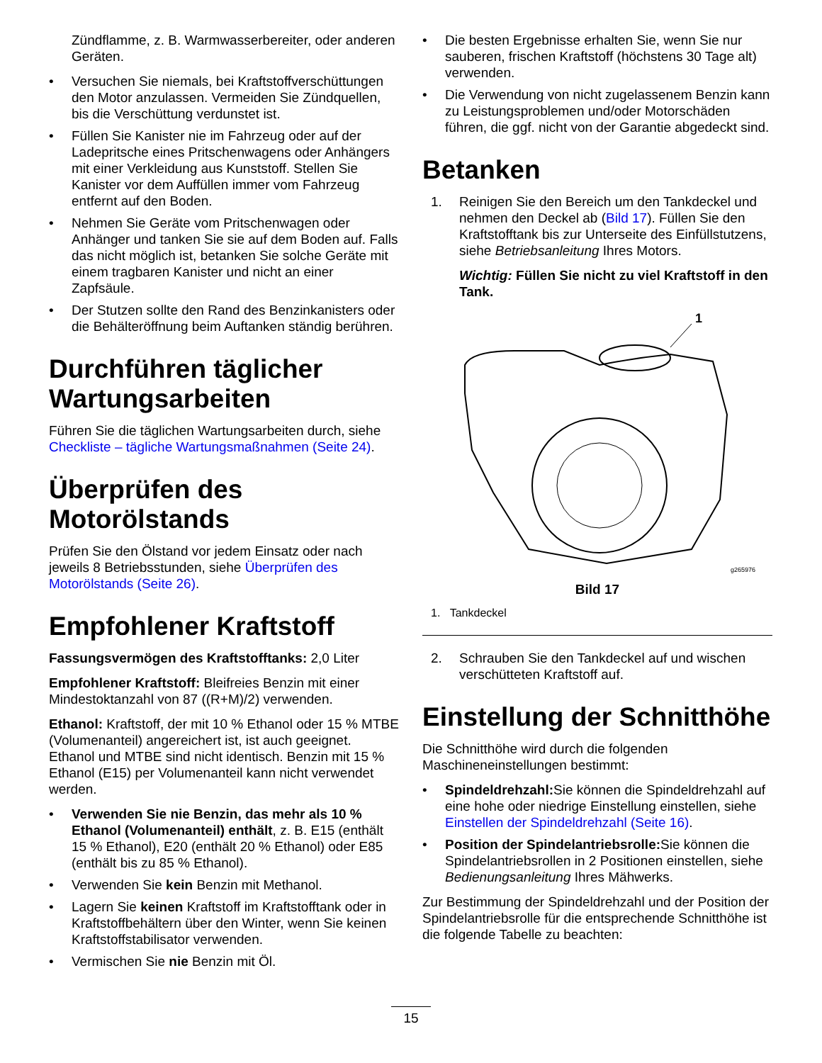Zündflamme, z. B. Warmwasserbereiter, oder anderen Geräten.
• Versuchen Sie niemals, bei Kraftstoffverschüttungen den Motor anzulassen. Vermeiden Sie Zündquellen, bis die Verschüttung verdunstet ist.
• Füllen Sie Kanister nie im Fahrzeug oder auf der Ladepritsche eines Pritschenwagens oder Anhängers mit einer Verkleidung aus Kunststoff. Stellen Sie Kanister vor dem Auffüllen immer vom Fahrzeug entfernt auf den Boden.
• Nehmen Sie Geräte vom Pritschenwagen oder Anhänger und tanken Sie sie auf dem Boden auf. Falls das nicht möglich ist, betanken Sie solche Geräte mit einem tragbaren Kanister und nicht an einer Zapfsäule.
• Der Stutzen sollte den Rand des Benzinkanisters oder die Behälteröffnung beim Auftanken ständig berühren.
Durchführen täglicher Wartungsarbeiten
Führen Sie die täglichen Wartungsarbeiten durch, siehe Checkliste – tägliche Wartungsmaßnahmen (Seite 24).
Überprüfen des Motorölstands
Prüfen Sie den Ölstand vor jedem Einsatz oder nach jeweils 8 Betriebsstunden, siehe Überprüfen des Motorölstands (Seite 26).
Empfohlener Kraftstoff
Fassungsvermögen des Kraftstofftanks: 2,0 Liter
Empfohlener Kraftstoff: Bleifreies Benzin mit einer Mindestoktanzahl von 87 ((R+M)/2) verwenden.
Ethanol: Kraftstoff, der mit 10 % Ethanol oder 15 % MTBE (Volumenanteil) angereichert ist, ist auch geeignet. Ethanol und MTBE sind nicht identisch. Benzin mit 15 % Ethanol (E15) per Volumenanteil kann nicht verwendet werden.
• Verwenden Sie nie Benzin, das mehr als 10 % Ethanol (Volumenanteil) enthält, z. B. E15 (enthält 15 % Ethanol), E20 (enthält 20 % Ethanol) oder E85 (enthält bis zu 85 % Ethanol).
• Verwenden Sie kein Benzin mit Methanol.
• Lagern Sie keinen Kraftstoff im Kraftstofftank oder in Kraftstoffbehältern über den Winter, wenn Sie keinen Kraftstoffstabilisator verwenden.
• Vermischen Sie nie Benzin mit Öl.
• Die besten Ergebnisse erhalten Sie, wenn Sie nur sauberen, frischen Kraftstoff (höchstens 30 Tage alt) verwenden.
• Die Verwendung von nicht zugelassenem Benzin kann zu Leistungsproblemen und/oder Motorschäden führen, die ggf. nicht von der Garantie abgedeckt sind.
Betanken
1. Reinigen Sie den Bereich um den Tankdeckel und nehmen den Deckel ab (Bild 17). Füllen Sie den Kraftstofftank bis zur Unterseite des Einfüllstutzens, siehe Betriebsanleitung Ihres Motors.
Wichtig: Füllen Sie nicht zu viel Kraftstoff in den Tank.
1
g265976
Bild 17
1. Tankdeckel
2. Schrauben Sie den Tankdeckel auf und wischen verschütteten Kraftstoff auf.
Einstellung der Schnitthöhe
Die Schnitthöhe wird durch die folgenden Maschineneinstellungen bestimmt:
• Spindeldrehzahl: Sie können die Spindeldrehzahl auf eine hohe oder niedrige Einstellung einstellen, siehe Einstellen der Spindeldrehzahl (Seite 16).
• Position der Spindelantriebsrolle: Sie können die Spindelantriebsrollen in 2 Positionen einstellen, siehe Bedienungsanleitung Ihres Mähwerks.
Zur Bestimmung der Spindeldrehzahl und der Position der Spindelantriebsrolle für die entsprechende Schnitthöhe ist die folgende Tabelle zu beachten:
15